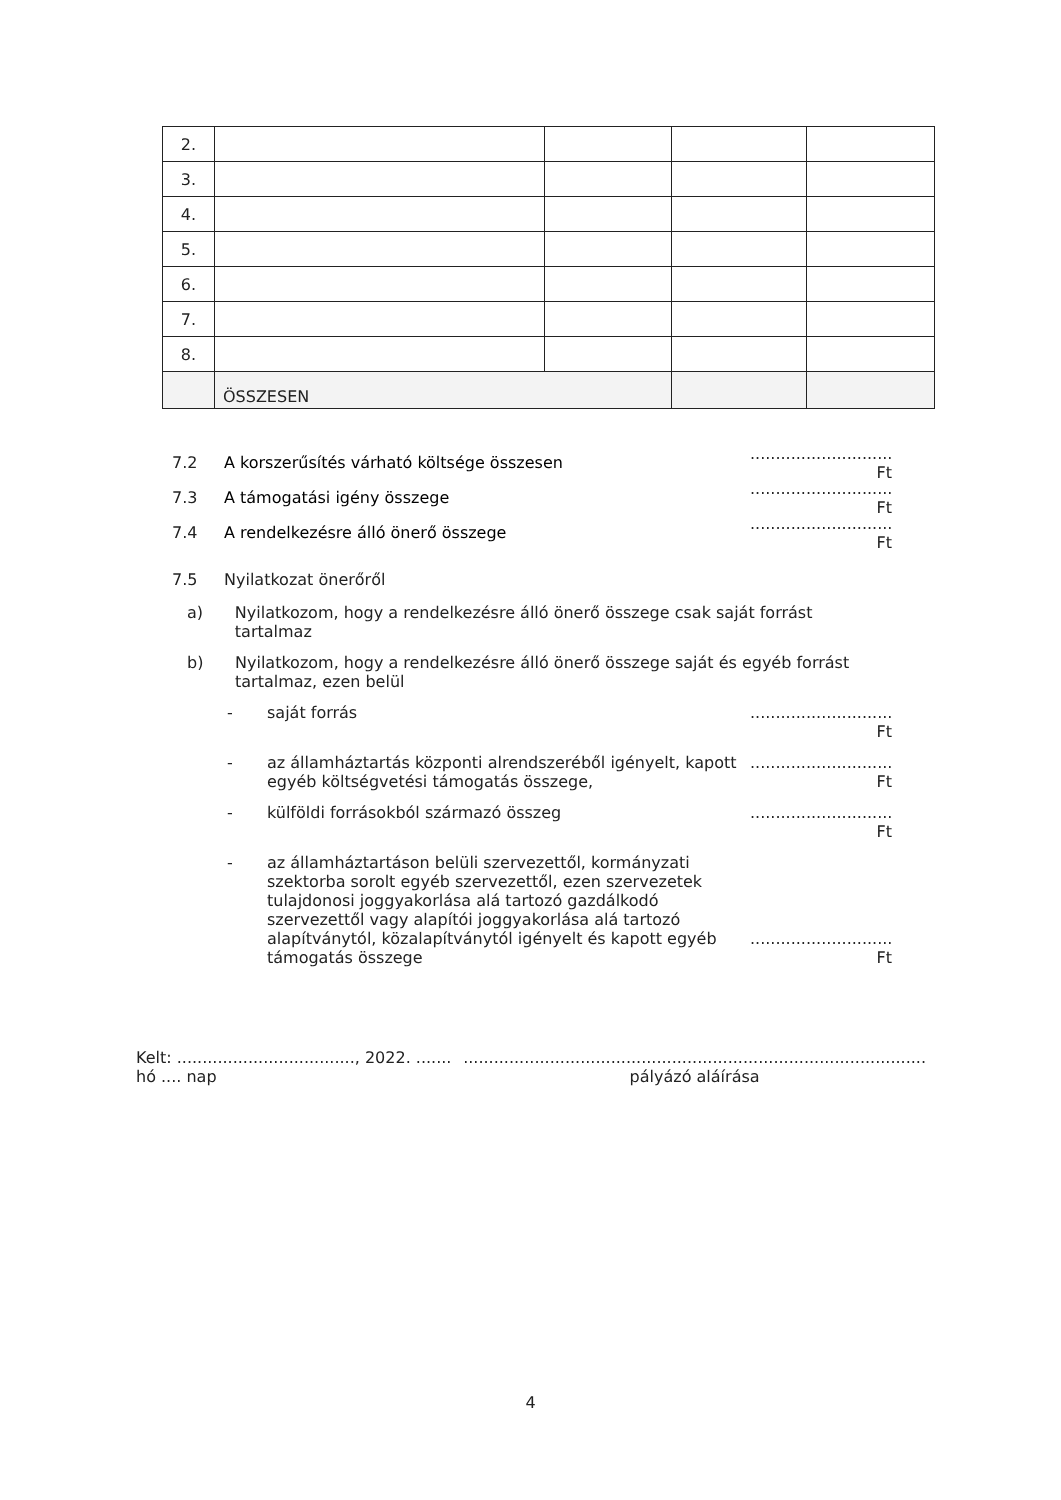| 2. | | | | |
| 3. | | | | |
| 4. | | | | |
| 5. | | | | |
| 6. | | | | |
| 7. | | | | |
| 8. | | | | |
| | ÖSSZESEN | | | |
7.2 A korszerűsítés várható költsége összesen............................ Ft
7.3 A támogatási igény összege............................ Ft
7.4 A rendelkezésre álló önerő összege............................ Ft
7.5 Nyilatkozat önerőről
a) Nyilatkozom, hogy a rendelkezésre álló önerő összege csak saját forrást tartalmaz
b) Nyilatkozom, hogy a rendelkezésre álló önerő összege saját és egyéb forrást tartalmaz, ezen belül
- saját forrás............................ Ft
- az államháztartás központi alrendszeréből igényelt, kapott
egyéb költségvetési támogatás összege,............................ Ft
- külföldi forrásokból származó összeg............................ Ft
- az államháztartáson belüli szervezettől, kormányzati szektorba sorolt egyéb szervezettől, ezen szervezetek tulajdonosi joggyakorlása alá tartozó gazdálkodó szervezettől vagy alapítói joggyakorlása alá tartozó alapítványtól, közalapítványtól igényelt és kapott egyéb támogatás összege............................ Ft
Kelt: ..................................., 2022. ....... hó .... nap ...........................................................................................
pályázó aláírása
4